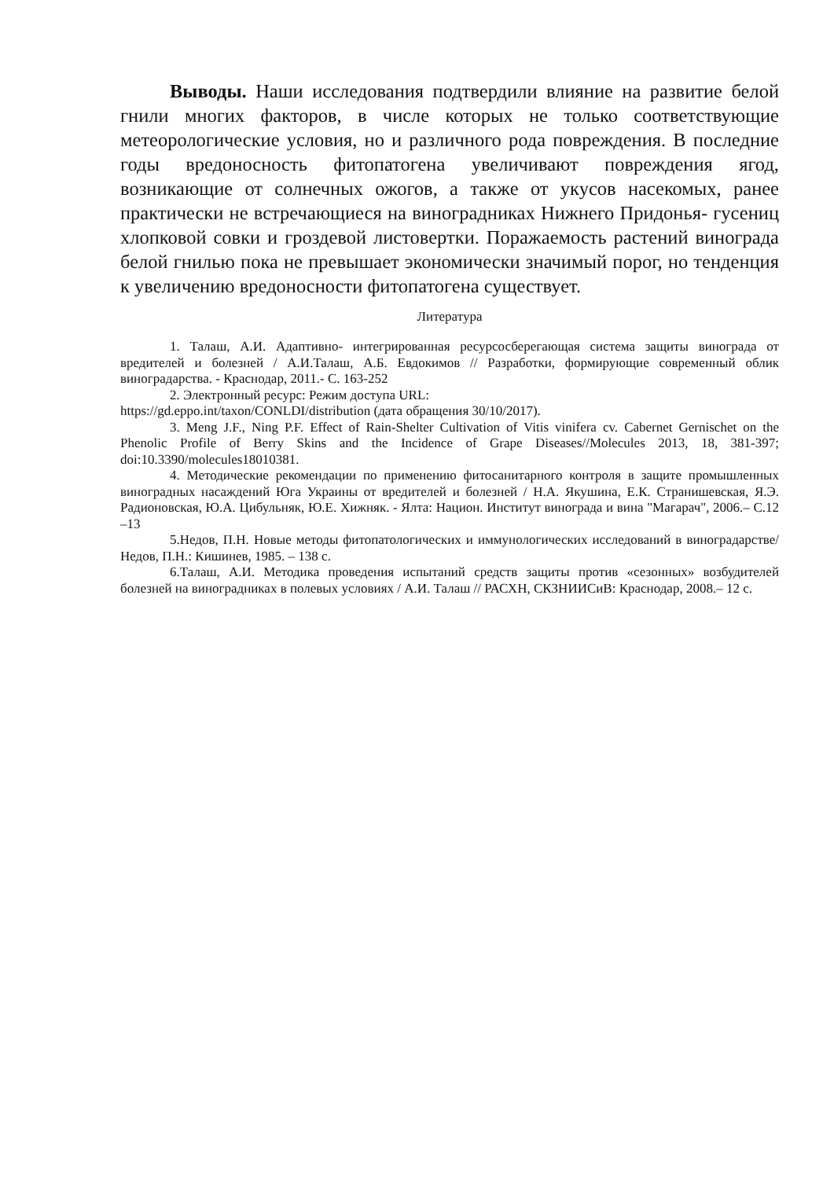Выводы. Наши исследования подтвердили влияние на развитие белой гнили многих факторов, в числе которых не только соответствующие метеорологические условия, но и различного рода повреждения. В последние годы вредоносность фитопатогена увеличивают повреждения ягод, возникающие от солнечных ожогов, а также от укусов насекомых, ранее практически не встречающиеся на виноградниках Нижнего Придонья- гусениц хлопковой совки и гроздевой листовертки. Поражаемость растений винограда белой гнилью пока не превышает экономически значимый порог, но тенденция к увеличению вредоносности фитопатогена существует.
Литература
1. Талаш, А.И. Адаптивно- интегрированная ресурсосберегающая система защиты винограда от вредителей и болезней / А.И.Талаш, А.Б. Евдокимов // Разработки, формирующие современный облик виноградарства. - Краснодар, 2011.- С. 163-252
2. Электронный ресурс: Режим доступа URL:
https://gd.eppo.int/taxon/CONLDI/distribution (дата обращения 30/10/2017).
3. Meng J.F., Ning P.F. Effect of Rain-Shelter Cultivation of Vitis vinifera cv. Cabernet Gernischet on the Phenolic Profile of Berry Skins and the Incidence of Grape Diseases//Molecules 2013, 18, 381-397; doi:10.3390/molecules18010381.
4. Методические рекомендации по применению фитосанитарного контроля в защите промышленных виноградных насаждений Юга Украины от вредителей и болезней / Н.А. Якушина, Е.К. Странишевская, Я.Э. Радионовская, Ю.А. Цибульняк, Ю.Е. Хижняк. - Ялта: Национ. Институт винограда и вина "Магарач", 2006.– С.12 –13
5.Недов, П.Н. Новые методы фитопатологических и иммунологических исследований в виноградарстве/ Недов, П.Н.: Кишинев, 1985. – 138 с.
6.Талаш, А.И. Методика проведения испытаний средств защиты против «сезонных» возбудителей болезней на виноградниках в полевых условиях / А.И. Талаш // РАСХН, СКЗНИИСиВ: Краснодар, 2008.– 12 с.